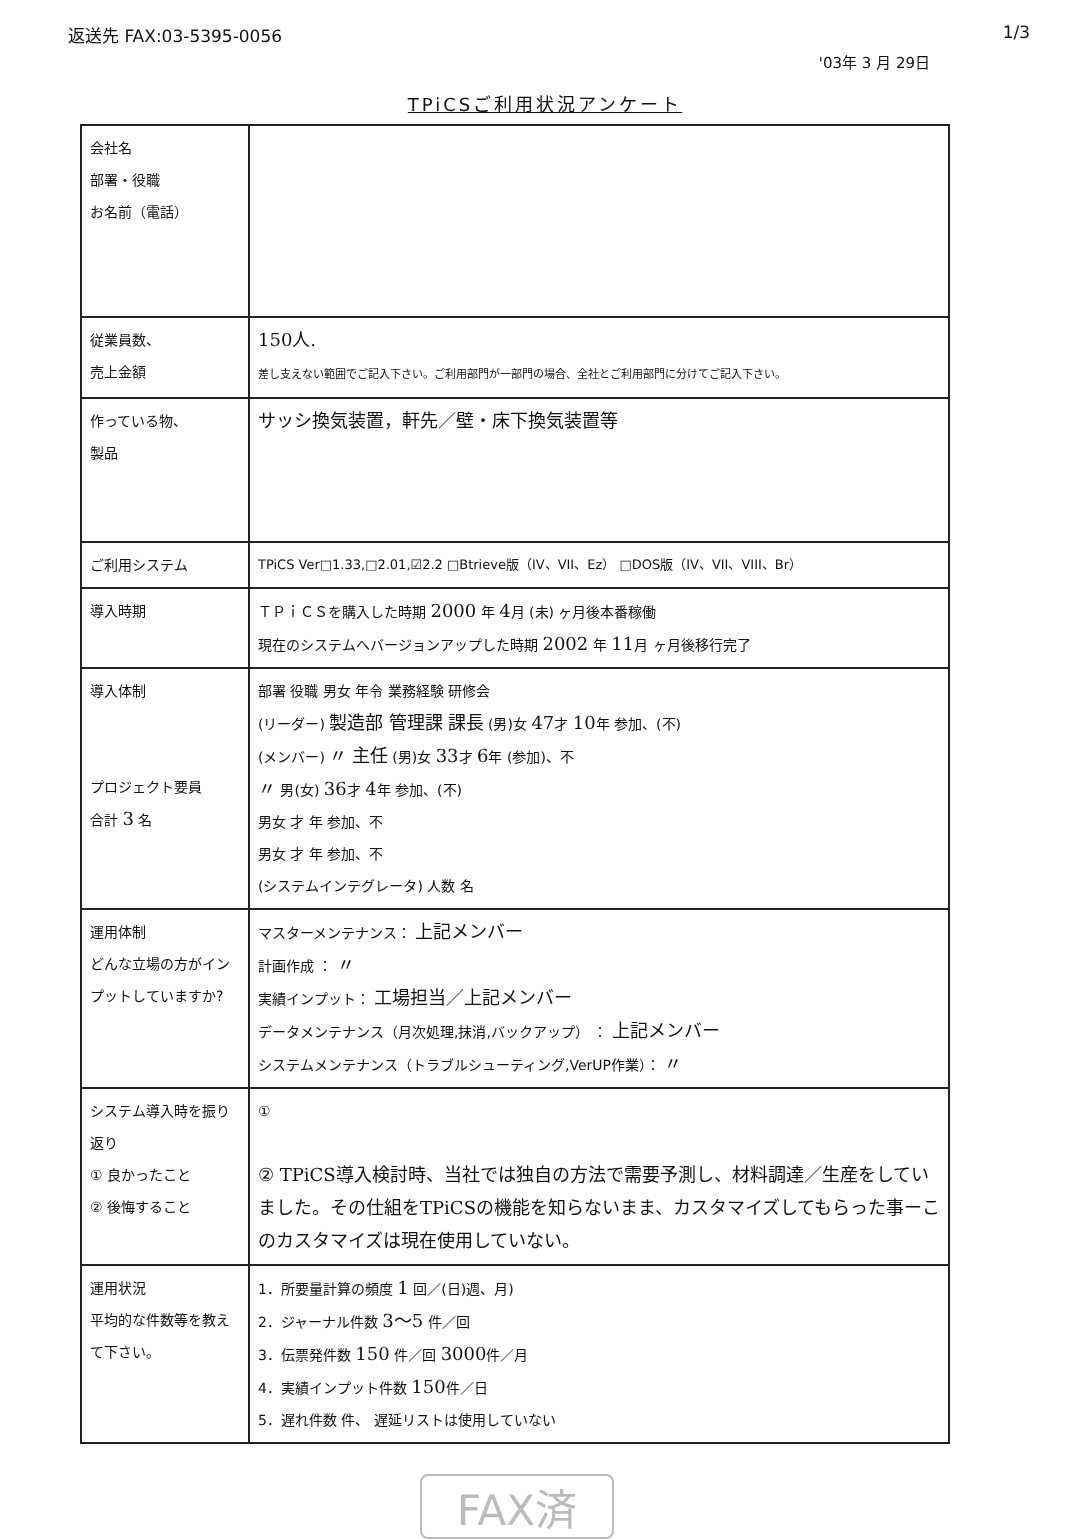返送先 FAX:03-5395-0056 1/3
'03年 3 月 29日
TPiCSご利用状況アンケート
| 会社名 部署・役職 お名前（電話） | |
| 従業員数、 売上金額 | 150人. 差し支えない範囲でご記入下さい。ご利用部門が一部門の場合、全社とご利用部門に分けてご記入下さい。 |
| 作っている物、 製品 | サッシ換気装置，軒先／壁・床下換気装置等 |
| ご利用システム | TPiCS Ver□1.33,□2.01,☑2.2 □Btrieve版（IV、VII、Ez） □DOS版（IV、VII、VIII、Br） |
| 導入時期 | ＴＰｉＣＳを購入した時期 2000 年 4 月 (未) ヶ月後本番稼働 現在のシステムへバージョンアップした時期 2002 年 11 月 ヶ月後移行完了 |
| 導入体制 プロジェクト要員 合計 3 名 | 部署 役職 男女 年令 業務経験 研修会 (リーダー) 製造部 管理課 課長 (男)女 47 才 10 年 参加、(不) (メンバー) 〃 主任 (男)女 33 才 6 年 (参加)、不 〃 男(女) 36 才 4 年 参加、(不) 男女 才 年 参加、不 男女 才 年 参加、不 (システムインテグレータ) 人数 名 |
| 運用体制 どんな立場の方がインプットしていますか? | マスターメンテナンス： 上記メンバー 計画作成 ： 〃 実績インプット： 工場担当／上記メンバー データメンテナンス（月次処理,抹消,バックアップ） ： 上記メンバー システムメンテナンス（トラブルシューティング,VerUP作業）： 〃 |
| システム導入時を振り返り ① 良かったこと ② 後悔すること | ① ② TPiCS導入検討時、当社では独自の方法で需要予測し、材料調達／生産をしていました。その仕組をTPiCSの機能を知らないまま、カスタマイズしてもらった事ーこのカスタマイズは現在使用していない。 |
| 運用状況 平均的な件数等を教えて下さい。 | 1．所要量計算の頻度 1 回／(日)週、月) 2．ジャーナル件数 3〜5 件／回 3．伝票発件数 150 件／回 3000 件／月 4．実績インプット件数 150 件／日 5．遅れ件数 件、 遅延リストは使用していない |
FAX済